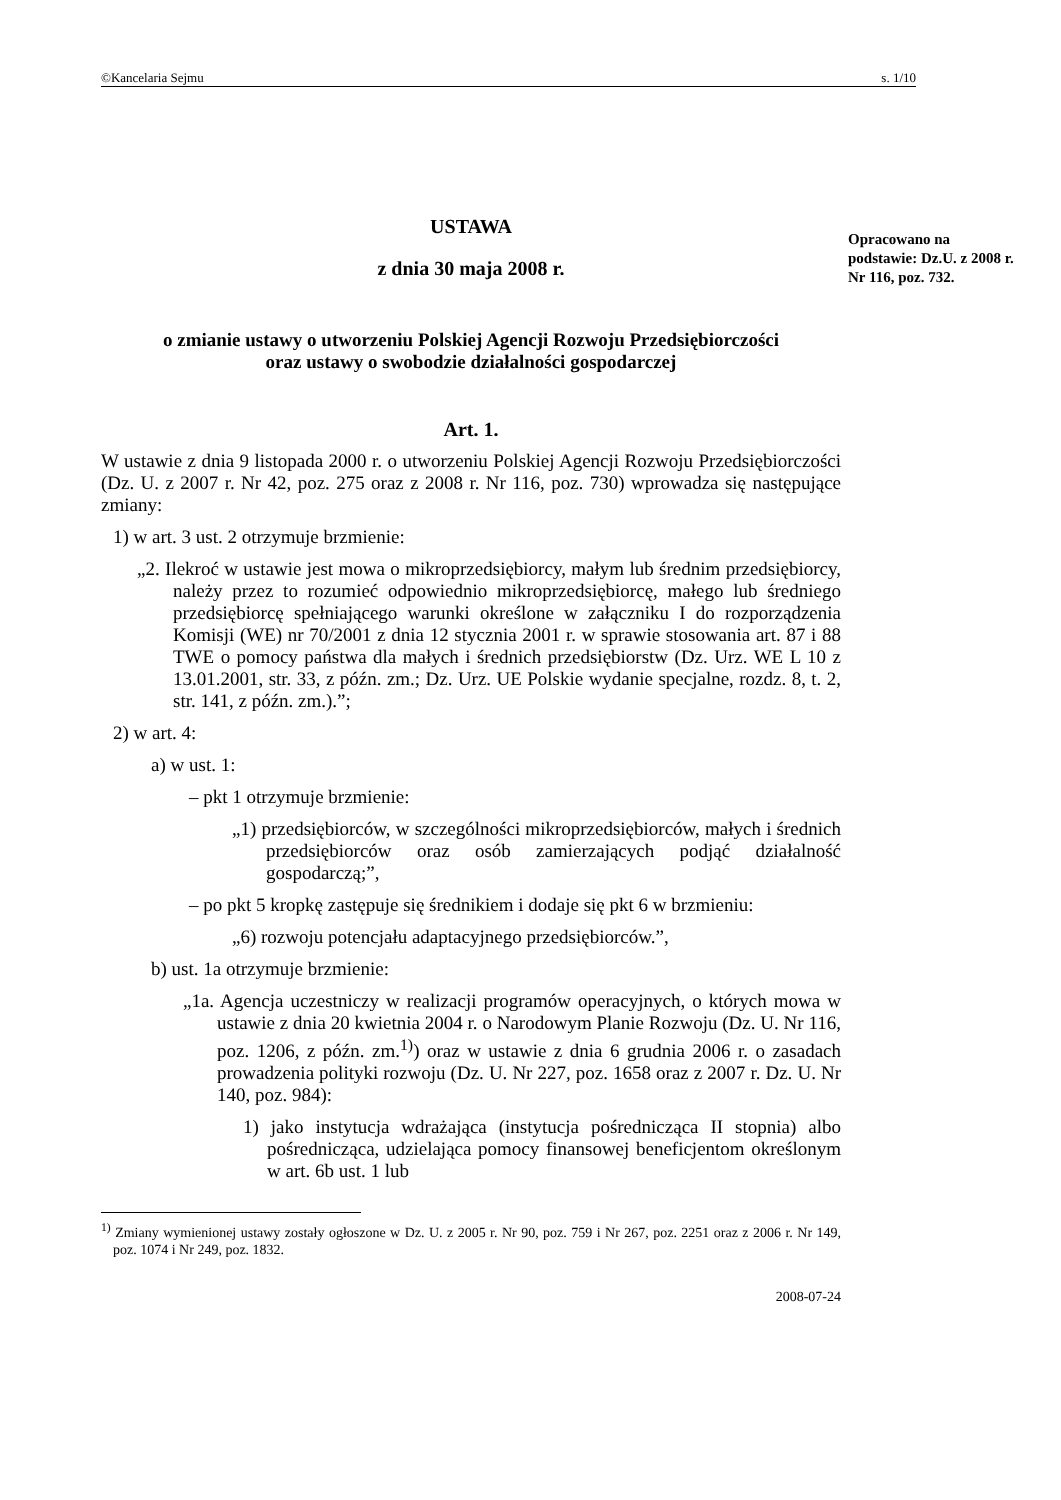©Kancelaria Sejmu s. 1/10
Opracowano na podstawie: Dz.U. z 2008 r. Nr 116, poz. 732.
USTAWA
z dnia 30 maja 2008 r.
o zmianie ustawy o utworzeniu Polskiej Agencji Rozwoju Przedsiębiorczości
oraz ustawy o swobodzie działalności gospodarczej
Art. 1.
W ustawie z dnia 9 listopada 2000 r. o utworzeniu Polskiej Agencji Rozwoju Przedsiębiorczości (Dz. U. z 2007 r. Nr 42, poz. 275 oraz z 2008 r. Nr 116, poz. 730) wprowadza się następujące zmiany:
1) w art. 3 ust. 2 otrzymuje brzmienie:
„2. Ilekroć w ustawie jest mowa o mikroprzedsiębiorcy, małym lub średnim przedsiębiorcy, należy przez to rozumieć odpowiednio mikroprzedsiębiorcę, małego lub średniego przedsiębiorcę spełniającego warunki określone w załączniku I do rozporządzenia Komisji (WE) nr 70/2001 z dnia 12 stycznia 2001 r. w sprawie stosowania art. 87 i 88 TWE o pomocy państwa dla małych i średnich przedsiębiorstw (Dz. Urz. WE L 10 z 13.01.2001, str. 33, z późn. zm.; Dz. Urz. UE Polskie wydanie specjalne, rozdz. 8, t. 2, str. 141, z późn. zm.).”;
2) w art. 4:
a) w ust. 1:
– pkt 1 otrzymuje brzmienie:
„1) przedsiębiorców, w szczególności mikroprzedsiębiorców, małych i średnich przedsiębiorców oraz osób zamierzających podjąć działalność gospodarczą;”,
– po pkt 5 kropkę zastępuje się średnikiem i dodaje się pkt 6 w brzmieniu:
„6) rozwoju potencjału adaptacyjnego przedsiębiorców.”,
b) ust. 1a otrzymuje brzmienie:
„1a. Agencja uczestniczy w realizacji programów operacyjnych, o których mowa w ustawie z dnia 20 kwietnia 2004 r. o Narodowym Planie Rozwoju (Dz. U. Nr 116, poz. 1206, z późn. zm.<sup>1)</sup>) oraz w ustawie z dnia 6 grudnia 2006 r. o zasadach prowadzenia polityki rozwoju (Dz. U. Nr 227, poz. 1658 oraz z 2007 r. Dz. U. Nr 140, poz. 984):
1) jako instytucja wdrażająca (instytucja pośrednicząca II stopnia) albo pośrednicząca, udzielająca pomocy finansowej beneficjentom określonym w art. 6b ust. 1 lub
<sup>1)</sup> Zmiany wymienionej ustawy zostały ogłoszone w Dz. U. z 2005 r. Nr 90, poz. 759 i Nr 267, poz. 2251 oraz z 2006 r. Nr 149, poz. 1074 i Nr 249, poz. 1832.
2008-07-24